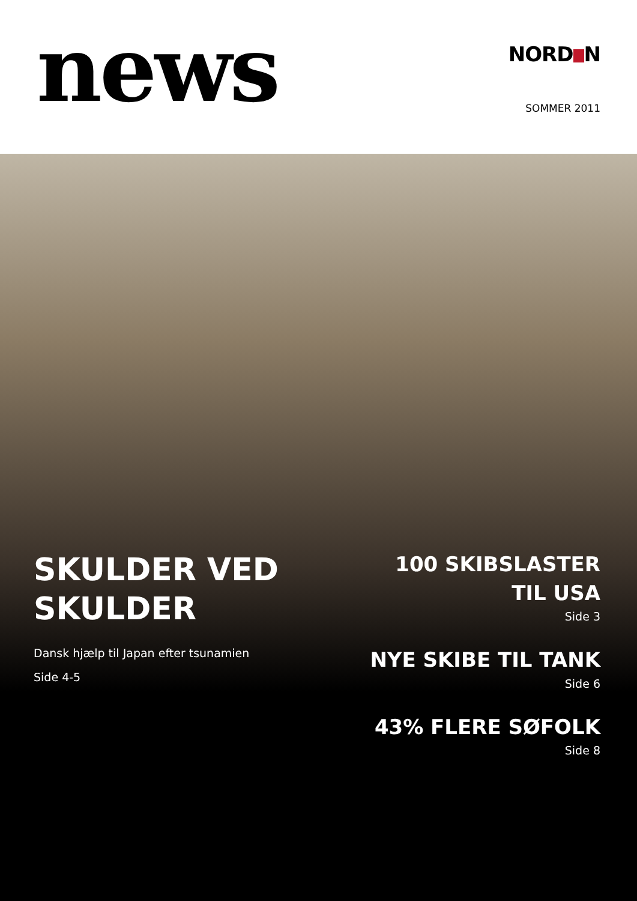news
NORD N
SOMMER 2011
SKULDER VED
SKULDER
Dansk hjælp til Japan efter tsunamien
Side 4-5
100 SKIBSLASTER
TIL USA
Side 3
NYE SKIBE TIL TANK
Side 6
43% FLERE SØFOLK
Side 8